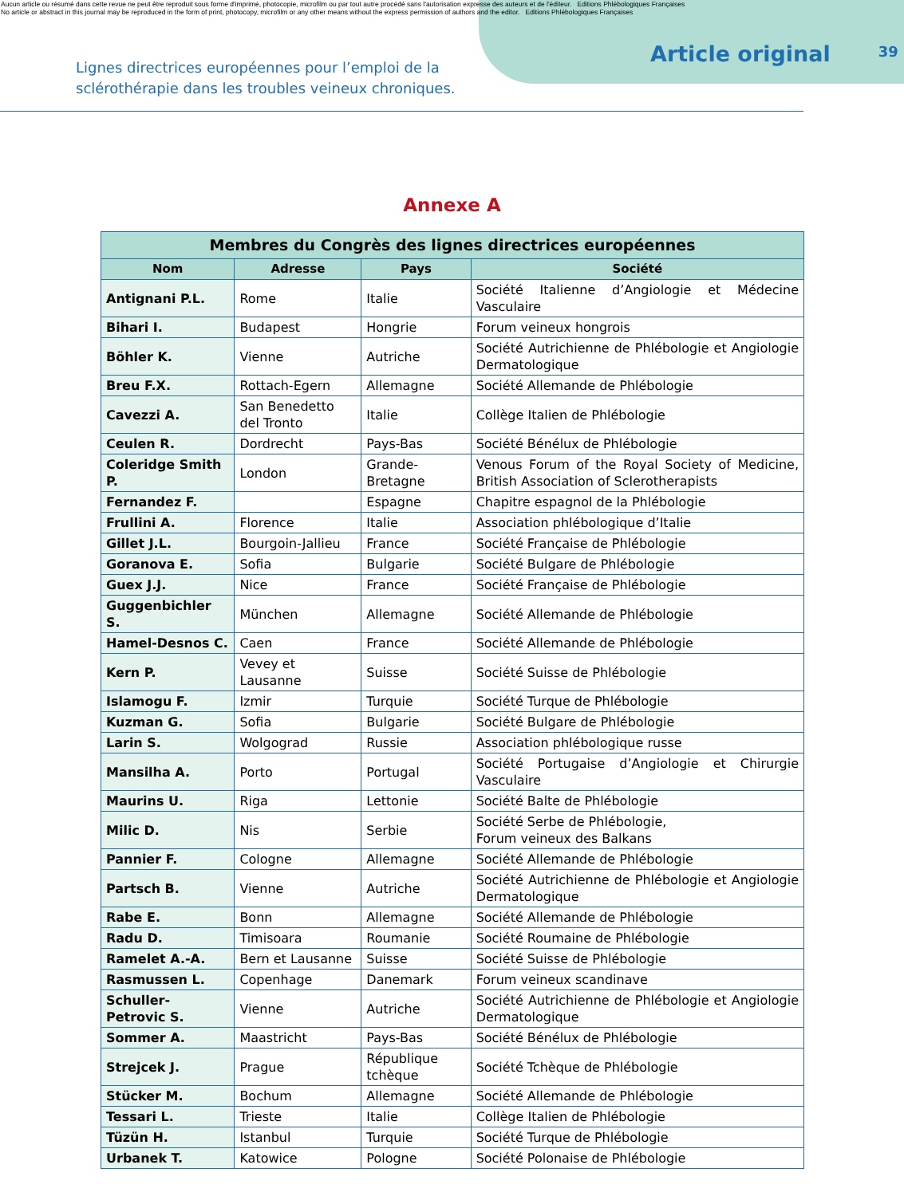Aucun article ou résumé dans cette revue ne peut être reproduit sous forme d'imprimé, photocopie, microfilm ou par tout autre procédé sans l'autorisation expresse des auteurs et de l'éditeur. Editions Phlébologiques Françaises
No article or abstract in this journal may be reproduced in the form of print, photocopy, microfilm or any other means without the express permission of authors and the editor. Editions Phlébologiques Françaises
Lignes directrices européennes pour l’emploi de la sclérothérapie dans les troubles veineux chroniques.
Article original
39
Annexe A
| Membres du Congrès des lignes directrices européennes | | | |
| --- | --- | --- | --- |
| Nom | Adresse | Pays | Société |
| Antignani P.L. | Rome | Italie | Société Italienne d’Angiologie et Médecine Vasculaire |
| Bihari I. | Budapest | Hongrie | Forum veineux hongrois |
| Böhler K. | Vienne | Autriche | Société Autrichienne de Phlébologie et Angiologie Dermatologique |
| Breu F.X. | Rottach-Egern | Allemagne | Société Allemande de Phlébologie |
| Cavezzi A. | San Benedetto del Tronto | Italie | Collège Italien de Phlébologie |
| Ceulen R. | Dordrecht | Pays-Bas | Société Bénélux de Phlébologie |
| Coleridge Smith P. | London | Grande-Bretagne | Venous Forum of the Royal Society of Medicine, British Association of Sclerotherapists |
| Fernandez F. | | Espagne | Chapitre espagnol de la Phlébologie |
| Frullini A. | Florence | Italie | Association phlébologique d’Italie |
| Gillet J.L. | Bourgoin-Jallieu | France | Société Française de Phlébologie |
| Goranova E. | Sofia | Bulgarie | Société Bulgare de Phlébologie |
| Guex J.J. | Nice | France | Société Française de Phlébologie |
| Guggenbichler S. | München | Allemagne | Société Allemande de Phlébologie |
| Hamel-Desnos C. | Caen | France | Société Allemande de Phlébologie |
| Kern P. | Vevey et Lausanne | Suisse | Société Suisse de Phlébologie |
| Islamogu F. | Izmir | Turquie | Société Turque de Phlébologie |
| Kuzman G. | Sofia | Bulgarie | Société Bulgare de Phlébologie |
| Larin S. | Wolgograd | Russie | Association phlébologique russe |
| Mansilha A. | Porto | Portugal | Société Portugaise d’Angiologie et Chirurgie Vasculaire |
| Maurins U. | Riga | Lettonie | Société Balte de Phlébologie |
| Milic D. | Nis | Serbie | Société Serbe de Phlébologie, Forum veineux des Balkans |
| Pannier F. | Cologne | Allemagne | Société Allemande de Phlébologie |
| Partsch B. | Vienne | Autriche | Société Autrichienne de Phlébologie et Angiologie Dermatologique |
| Rabe E. | Bonn | Allemagne | Société Allemande de Phlébologie |
| Radu D. | Timisoara | Roumanie | Société Roumaine de Phlébologie |
| Ramelet A.-A. | Bern et Lausanne | Suisse | Société Suisse de Phlébologie |
| Rasmussen L. | Copenhage | Danemark | Forum veineux scandinave |
| Schuller-Petrovic S. | Vienne | Autriche | Société Autrichienne de Phlébologie et Angiologie Dermatologique |
| Sommer A. | Maastricht | Pays-Bas | Société Bénélux de Phlébologie |
| Strejcek J. | Prague | République tchèque | Société Tchèque de Phlébologie |
| Stücker M. | Bochum | Allemagne | Société Allemande de Phlébologie |
| Tessari L. | Trieste | Italie | Collège Italien de Phlébologie |
| Tüzün H. | Istanbul | Turquie | Société Turque de Phlébologie |
| Urbanek T. | Katowice | Pologne | Société Polonaise de Phlébologie |